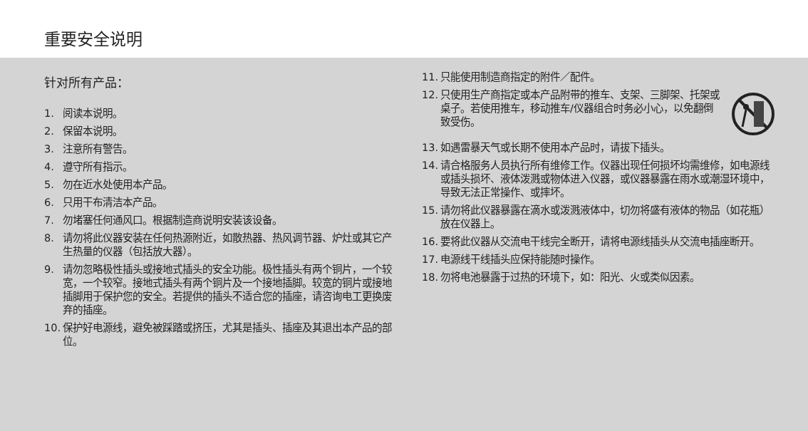重要安全说明
针对所有产品：
1. 阅读本说明。
2. 保留本说明。
3. 注意所有警告。
4. 遵守所有指示。
5. 勿在近水处使用本产品。
6. 只用干布清洁本产品。
7. 勿堵塞任何通风口。根据制造商说明安装该设备。
8. 请勿将此仪器安装在任何热源附近，如散热器、热风调节器、炉灶或其它产生热量的仪器（包括放大器）。
9. 请勿忽略极性插头或接地式插头的安全功能。极性插头有两个铜片，一个较宽，一个较窄。接地式插头有两个铜片及一个接地插脚。较宽的铜片或接地插脚用于保护您的安全。若提供的插头不适合您的插座，请咨询电工更换废弃的插座。
10. 保护好电源线，避免被踩踏或挤压，尤其是插头、插座及其退出本产品的部位。
11. 只能使用制造商指定的附件／配件。
12. 只使用生产商指定或本产品附带的推车、支架、三脚架、托架或桌子。若使用推车，移动推车/仪器组合时务必小心，以免翻倒致受伤。
13. 如遇雷暴天气或长期不使用本产品时，请拔下插头。
14. 请合格服务人员执行所有维修工作。仪器出现任何损坏均需维修，如电源线或插头损坏、液体泼溅或物体进入仪器，或仪器暴露在雨水或潮湿环境中，导致无法正常操作、或摔坏。
15. 请勿将此仪器暴露在滴水或泼溅液体中，切勿将盛有液体的物品（如花瓶）放在仪器上。
16. 要将此仪器从交流电干线完全断开，请将电源线插头从交流电插座断开。
17. 电源线干线插头应保持能随时操作。
18. 勿将电池暴露于过热的环境下，如：阳光、火或类似因素。